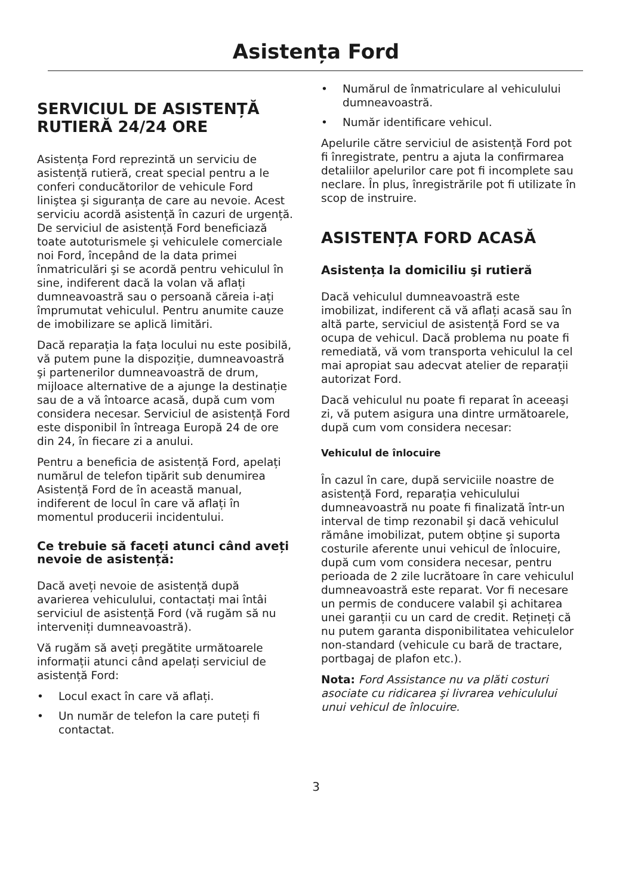Asistența Ford
SERVICIUL DE ASISTENȚĂ RUTIERĂ 24/24 ORE
Asistența Ford reprezintă un serviciu de asistență rutieră, creat special pentru a le conferi conducătorilor de vehicule Ford liniştea şi siguranța de care au nevoie. Acest serviciu acordă asistență în cazuri de urgență. De serviciul de asistență Ford beneficiază toate autoturismele şi vehiculele comerciale noi Ford, începând de la data primei înmatriculări şi se acordă pentru vehiculul în sine, indiferent dacă la volan vă aflați dumneavoastră sau o persoană căreia i-ați împrumutat vehiculul. Pentru anumite cauze de imobilizare se aplică limitări.
Dacă reparația la fața locului nu este posibilă, vă putem pune la dispoziție, dumneavoastră şi partenerilor dumneavoastră de drum, mijloace alternative de a ajunge la destinație sau de a vă întoarce acasă, după cum vom considera necesar. Serviciul de asistență Ford este disponibil în întreaga Europă 24 de ore din 24, în fiecare zi a anului.
Pentru a beneficia de asistență Ford, apelați numărul de telefon tipărit sub denumirea Asistență Ford de în această manual, indiferent de locul în care vă aflați în momentul producerii incidentului.
Ce trebuie să faceți atunci când aveți nevoie de asistență:
Dacă aveți nevoie de asistență după avarierea vehiculului, contactați mai întâi serviciul de asistență Ford (vă rugăm să nu interveniți dumneavoastră).
Vă rugăm să aveți pregătite următoarele informații atunci când apelați serviciul de asistență Ford:
• Locul exact în care vă aflați.
• Un număr de telefon la care puteți fi contactat.
• Numărul de înmatriculare al vehiculului dumneavoastră.
• Număr identificare vehicul.
Apelurile către serviciul de asistență Ford pot fi înregistrate, pentru a ajuta la confirmarea detaliilor apelurilor care pot fi incomplete sau neclare. În plus, înregistrările pot fi utilizate în scop de instruire.
ASISTENȚA FORD ACASĂ
Asistența la domiciliu şi rutieră
Dacă vehiculul dumneavoastră este imobilizat, indiferent că vă aflați acasă sau în altă parte, serviciul de asistență Ford se va ocupa de vehicul. Dacă problema nu poate fi remediată, vă vom transporta vehiculul la cel mai apropiat sau adecvat atelier de reparații autorizat Ford.
Dacă vehiculul nu poate fi reparat în aceeaşi zi, vă putem asigura una dintre următoarele, după cum vom considera necesar:
Vehiculul de înlocuire
În cazul în care, după serviciile noastre de asistență Ford, reparația vehiculului dumneavoastră nu poate fi finalizată într-un interval de timp rezonabil şi dacă vehiculul rămâne imobilizat, putem obține şi suporta costurile aferente unui vehicul de înlocuire, după cum vom considera necesar, pentru perioada de 2 zile lucrătoare în care vehiculul dumneavoastră este reparat. Vor fi necesare un permis de conducere valabil şi achitarea unei garanții cu un card de credit. Rețineți că nu putem garanta disponibilitatea vehiculelor non-standard (vehicule cu bară de tractare, portbagaj de plafon etc.).
Nota: Ford Assistance nu va plăti costuri asociate cu ridicarea şi livrarea vehiculului unui vehicul de înlocuire.
3